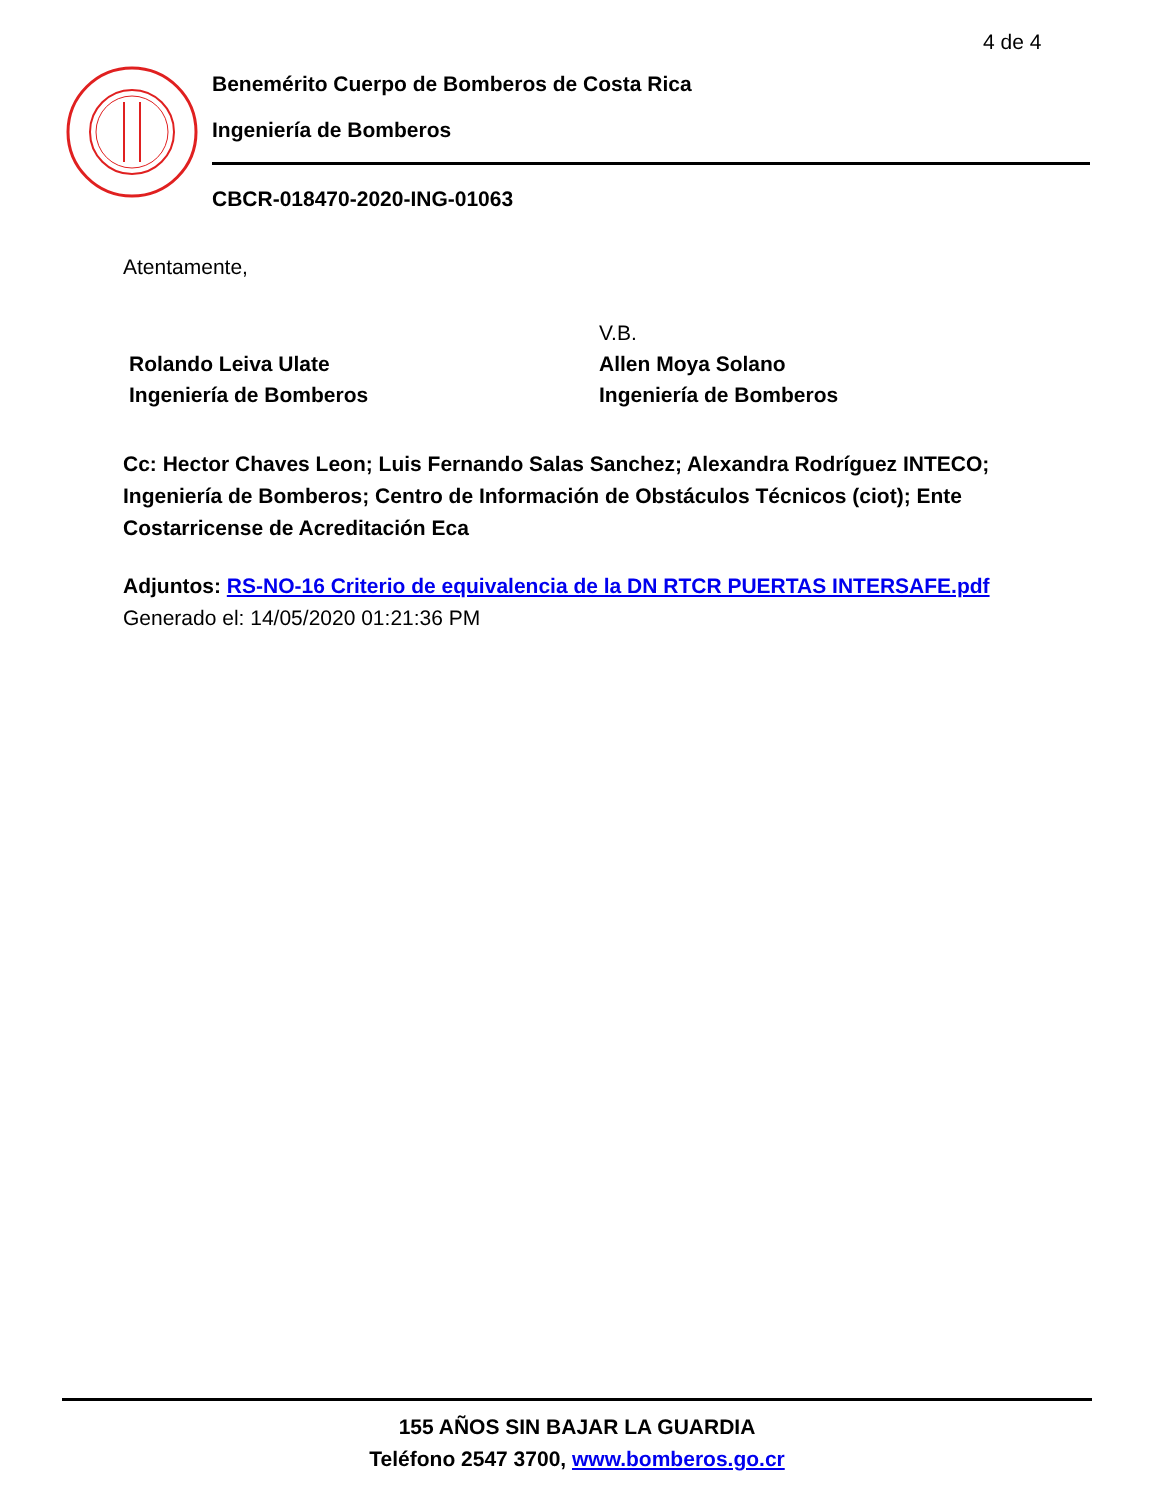4 de 4
Benemérito Cuerpo de Bomberos de Costa Rica
Ingeniería de Bomberos
CBCR-018470-2020-ING-01063
Atentamente,
Rolando Leiva Ulate
Ingeniería de Bomberos
V.B.
Allen Moya Solano
Ingeniería de Bomberos
Cc: Hector Chaves Leon; Luis Fernando Salas Sanchez; Alexandra Rodríguez INTECO; Ingeniería de Bomberos; Centro de Información de Obstáculos Técnicos (ciot); Ente Costarricense de Acreditación Eca
Adjuntos: RS-NO-16 Criterio de equivalencia de la DN RTCR PUERTAS INTERSAFE.pdf
Generado el: 14/05/2020 01:21:36 PM
155 AÑOS SIN BAJAR LA GUARDIA
Teléfono 2547 3700, www.bomberos.go.cr